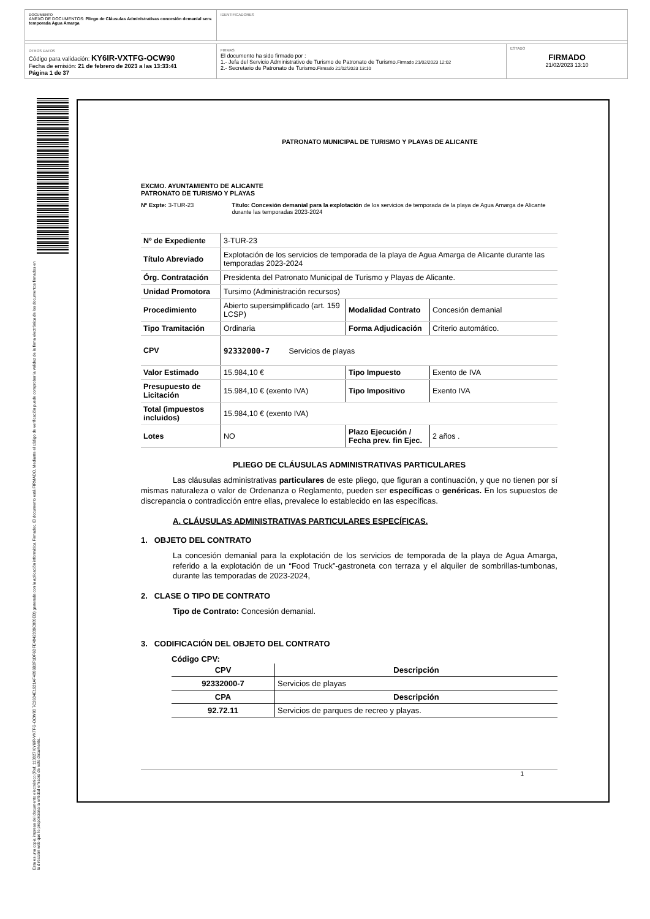DOCUMENTO
ANEXO DE DOCUMENTOS: Pliego de Cláusulas Administrativas concesión demanial serv. temporada Agua Amarga
IDENTIFICADORES
OTROS DATOS
Código para validación: KY6IR-VXTFG-OCW90
Fecha de emisión: 21 de febrero de 2023 a las 13:33:41
Página 1 de 37
FIRMAS
El documento ha sido firmado por :
1.- Jefa del Servicio Administrativo de Turismo de Patronato de Turismo.Firmado 21/02/2023 12:02
2.- Secretario de Patronato de Turismo.Firmado 21/02/2023 13:10
ESTADO
FIRMADO
21/02/2023 13:10
Esta es una copia impresa del documento electrónico (Ref. 113827 KY6IR-VXTFG-OCW90 7C2634E1921AF4806B2F1DF6DFE4842339C880ED) generada con la aplicación informática Firmadoc. El documento está FIRMADO. Mediante el código de verificación puede comprobar la validez de la firma electrónica de los documentos firmados en la dirección web que le proporciona la entidad emisora de este documento.
PATRONATO MUNICIPAL DE TURISMO Y PLAYAS DE ALICANTE
EXCMO. AYUNTAMIENTO DE ALICANTE
PATRONATO DE TURISMO Y PLAYAS
Nº Expte: 3-TUR-23 Título: Concesión demanial para la explotación de los servicios de temporada de la playa de Agua Amarga de Alicante durante las temporadas 2023-2024
| Nº de Expediente | 3-TUR-23 | | |
| Título Abreviado | Explotación de los servicios de temporada de la playa de Agua Amarga de Alicante durante las temporadas 2023-2024 | | |
| Órg. Contratación | Presidenta del Patronato Municipal de Turismo y Playas de Alicante. | | |
| Unidad Promotora | Tursimo (Administración recursos) | | |
| Procedimiento | Abierto supersimplificado (art. 159 LCSP) | Modalidad Contrato | Concesión demanial |
| Tipo Tramitación | Ordinaria | Forma Adjudicación | Criterio automático. |
| CPV | 92332000-7 Servicios de playas | | |
| Valor Estimado | 15.984,10 € | Tipo Impuesto | Exento de IVA |
| Presupuesto de Licitación | 15.984,10 € (exento IVA) | Tipo Impositivo | Exento IVA |
| Total (impuestos incluidos) | 15.984,10 € (exento IVA) | | |
| Lotes | NO | Plazo Ejecución / Fecha prev. fin Ejec. | 2 años . |
PLIEGO DE CLÁUSULAS ADMINISTRATIVAS PARTICULARES
Las cláusulas administrativas particulares de este pliego, que figuran a continuación, y que no tienen por sí mismas naturaleza o valor de Ordenanza o Reglamento, pueden ser específicas o genéricas. En los supuestos de discrepancia o contradicción entre ellas, prevalece lo establecido en las específicas.
A. CLÁUSULAS ADMINISTRATIVAS PARTICULARES ESPECÍFICAS.
1. OBJETO DEL CONTRATO
La concesión demanial para la explotación de los servicios de temporada de la playa de Agua Amarga, referido a la explotación de un “Food Truck”-gastroneta con terraza y el alquiler de sombrillas-tumbonas, durante las temporadas de 2023-2024,
2. CLASE O TIPO DE CONTRATO
Tipo de Contrato: Concesión demanial.
3. CODIFICACIÓN DEL OBJETO DEL CONTRATO
Código CPV:
| CPV | Descripción |
| --- | --- |
| 92332000-7 | Servicios de playas |
| CPA | Descripción |
| 92.72.11 | Servicios de parques de recreo y playas. |
1